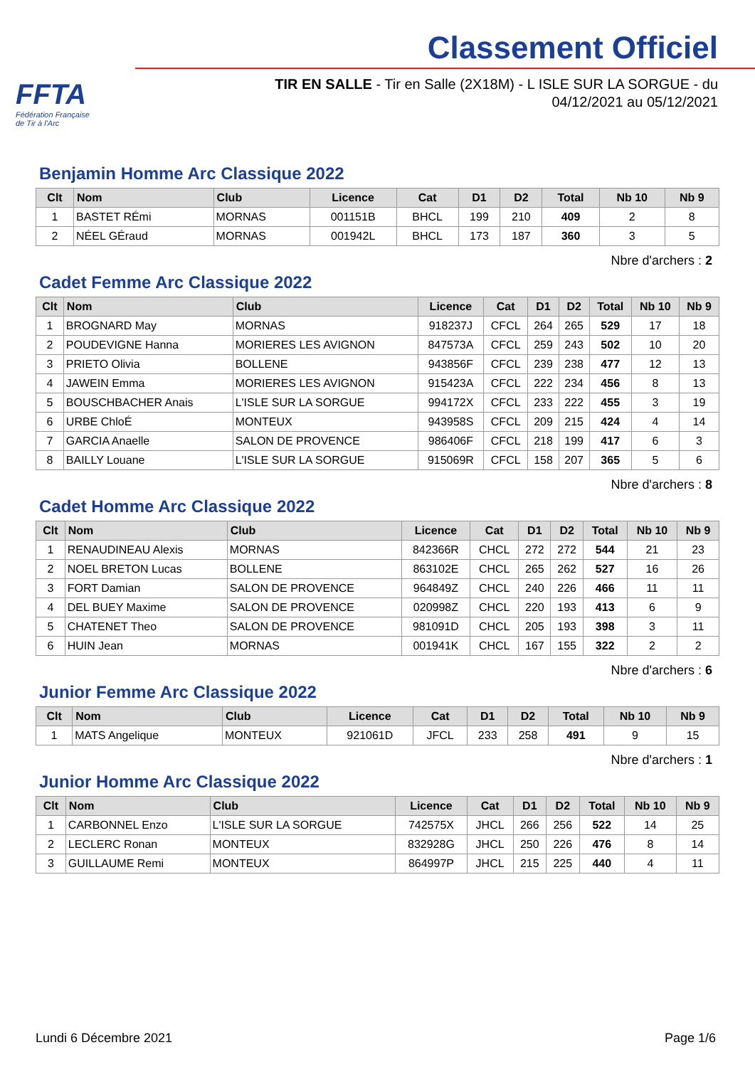FFTA
Fédération Française
de Tir à l'Arc
Classement Officiel
TIR EN SALLE - Tir en Salle (2X18M) - L ISLE SUR LA SORGUE - du
04/12/2021 au 05/12/2021
Benjamin Homme Arc Classique 2022
| Clt | Nom | Club | Licence | Cat | D1 | D2 | Total | Nb 10 | Nb 9 |
| --- | --- | --- | --- | --- | --- | --- | --- | --- | --- |
| 1 | BASTET RÉmi | MORNAS | 001151B | BHCL | 199 | 210 | 409 | 2 | 8 |
| 2 | NÉEL GÉraud | MORNAS | 001942L | BHCL | 173 | 187 | 360 | 3 | 5 |
Nbre d'archers : 2
Cadet Femme Arc Classique 2022
| Clt | Nom | Club | Licence | Cat | D1 | D2 | Total | Nb 10 | Nb 9 |
| --- | --- | --- | --- | --- | --- | --- | --- | --- | --- |
| 1 | BROGNARD May | MORNAS | 918237J | CFCL | 264 | 265 | 529 | 17 | 18 |
| 2 | POUDEVIGNE Hanna | MORIERES LES AVIGNON | 847573A | CFCL | 259 | 243 | 502 | 10 | 20 |
| 3 | PRIETO Olivia | BOLLENE | 943856F | CFCL | 239 | 238 | 477 | 12 | 13 |
| 4 | JAWEIN Emma | MORIERES LES AVIGNON | 915423A | CFCL | 222 | 234 | 456 | 8 | 13 |
| 5 | BOUSCHBACHER Anais | L'ISLE SUR LA SORGUE | 994172X | CFCL | 233 | 222 | 455 | 3 | 19 |
| 6 | URBE ChloÉ | MONTEUX | 943958S | CFCL | 209 | 215 | 424 | 4 | 14 |
| 7 | GARCIA Anaelle | SALON DE PROVENCE | 986406F | CFCL | 218 | 199 | 417 | 6 | 3 |
| 8 | BAILLY Louane | L'ISLE SUR LA SORGUE | 915069R | CFCL | 158 | 207 | 365 | 5 | 6 |
Nbre d'archers : 8
Cadet Homme Arc Classique 2022
| Clt | Nom | Club | Licence | Cat | D1 | D2 | Total | Nb 10 | Nb 9 |
| --- | --- | --- | --- | --- | --- | --- | --- | --- | --- |
| 1 | RENAUDINEAU Alexis | MORNAS | 842366R | CHCL | 272 | 272 | 544 | 21 | 23 |
| 2 | NOEL BRETON Lucas | BOLLENE | 863102E | CHCL | 265 | 262 | 527 | 16 | 26 |
| 3 | FORT Damian | SALON DE PROVENCE | 964849Z | CHCL | 240 | 226 | 466 | 11 | 11 |
| 4 | DEL BUEY Maxime | SALON DE PROVENCE | 020998Z | CHCL | 220 | 193 | 413 | 6 | 9 |
| 5 | CHATENET Theo | SALON DE PROVENCE | 981091D | CHCL | 205 | 193 | 398 | 3 | 11 |
| 6 | HUIN Jean | MORNAS | 001941K | CHCL | 167 | 155 | 322 | 2 | 2 |
Nbre d'archers : 6
Junior Femme Arc Classique 2022
| Clt | Nom | Club | Licence | Cat | D1 | D2 | Total | Nb 10 | Nb 9 |
| --- | --- | --- | --- | --- | --- | --- | --- | --- | --- |
| 1 | MATS Angelique | MONTEUX | 921061D | JFCL | 233 | 258 | 491 | 9 | 15 |
Nbre d'archers : 1
Junior Homme Arc Classique 2022
| Clt | Nom | Club | Licence | Cat | D1 | D2 | Total | Nb 10 | Nb 9 |
| --- | --- | --- | --- | --- | --- | --- | --- | --- | --- |
| 1 | CARBONNEL Enzo | L'ISLE SUR LA SORGUE | 742575X | JHCL | 266 | 256 | 522 | 14 | 25 |
| 2 | LECLERC Ronan | MONTEUX | 832928G | JHCL | 250 | 226 | 476 | 8 | 14 |
| 3 | GUILLAUME Remi | MONTEUX | 864997P | JHCL | 215 | 225 | 440 | 4 | 11 |
Lundi 6 Décembre 2021 Page 1/6